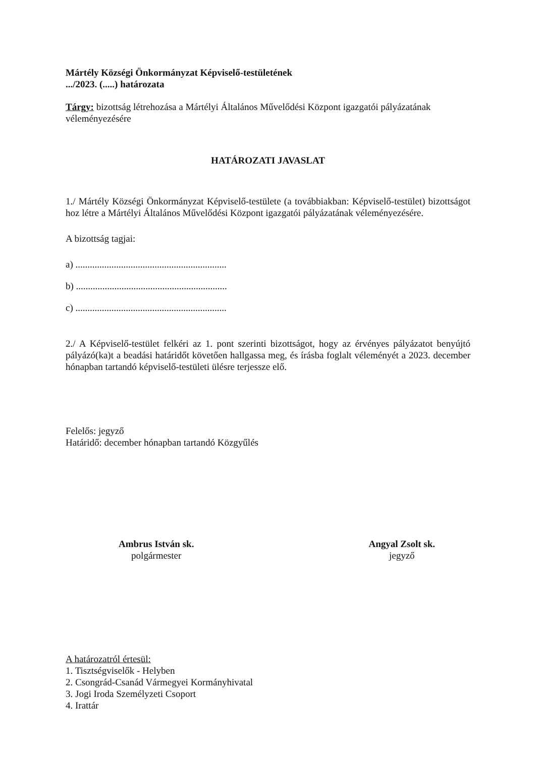Mártély Községi Önkormányzat Képviselő-testületének
.../2023. (.....) határozata
Tárgy: bizottság létrehozása a Mártélyi Általános Művelődési Központ igazgatói pályázatának véleményezésére
HATÁROZATI JAVASLAT
1./ Mártély Községi Önkormányzat Képviselő-testülete (a továbbiakban: Képviselő-testület) bizottságot hoz létre a Mártélyi Általános Művelődési Központ igazgatói pályázatának véleményezésére.
A bizottság tagjai:
a) ...............................................................
b) ...............................................................
c) ...............................................................
2./ A Képviselő-testület felkéri az 1. pont szerinti bizottságot, hogy az érvényes pályázatot benyújtó pályázó(ka)t a beadási határidőt követően hallgassa meg, és írásba foglalt véleményét a 2023. december hónapban tartandó képviselő-testületi ülésre terjessze elő.
Felelős: jegyző
Határidő: december hónapban tartandó Közgyűlés
Ambrus István sk.
polgármester
Angyal Zsolt sk.
jegyző
A határozatról értesül:
1. Tisztségviselők - Helyben
2. Csongrád-Csanád Vármegyei Kormányhivatal
3. Jogi Iroda Személyzeti Csoport
4. Irattár